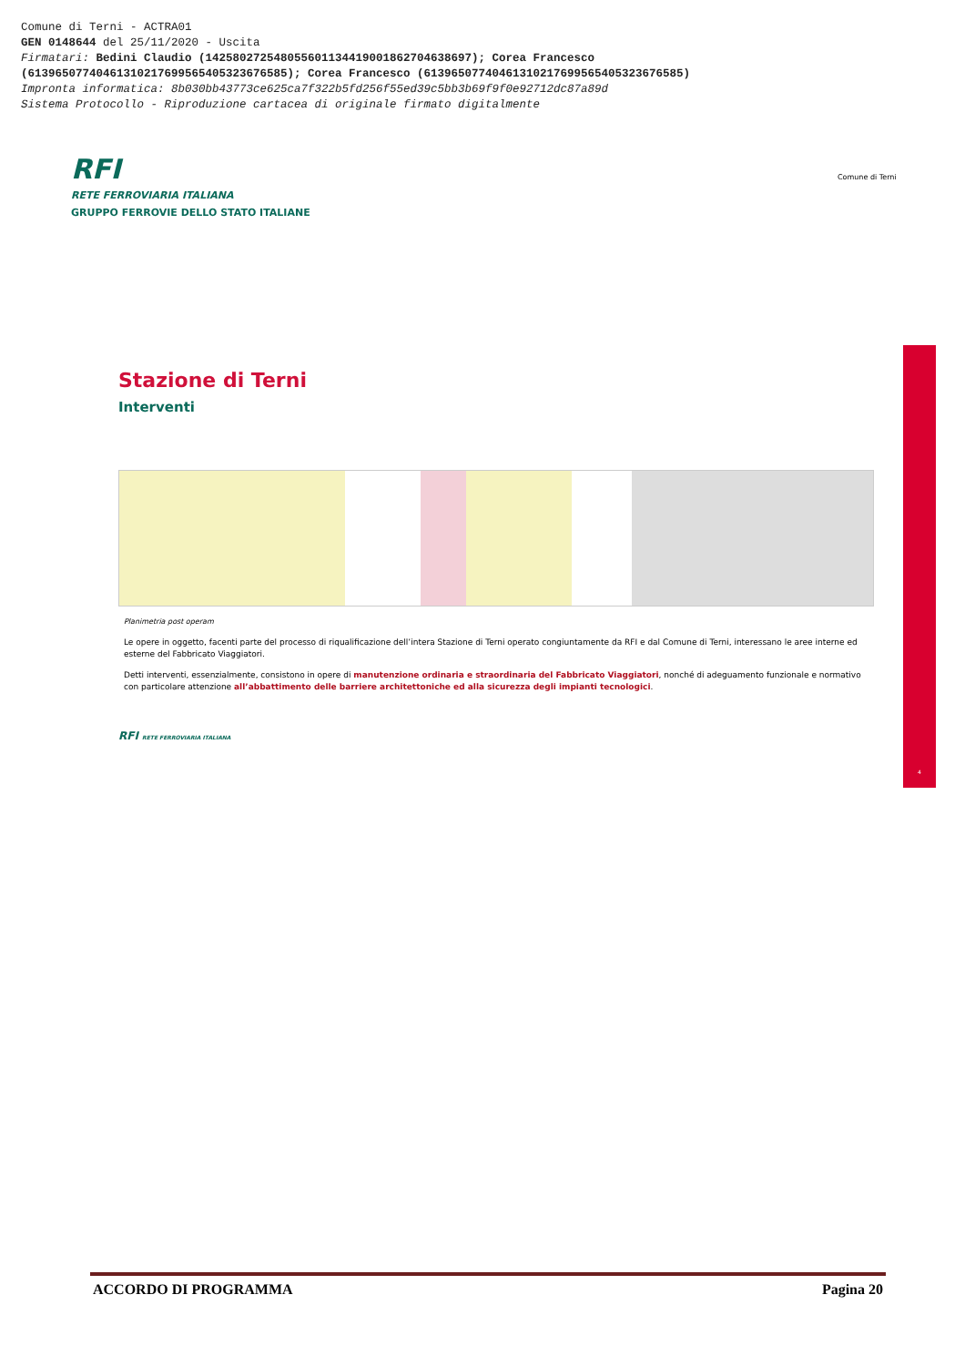Comune di Terni - ACTRA01
GEN 0148644 del 25/11/2020 - Uscita
Firmatari: Bedini Claudio (142580272548055601134419001862704638697); Corea Francesco
(61396507740461310217699565405323676585); Corea Francesco (61396507740461310217699565405323676585)
Impronta informatica: 8b030bb43773ce625ca7f322b5fd256f55ed39c5bb3b69f9f0e92712dc87a89d
Sistema Protocollo - Riproduzione cartacea di originale firmato digitalmente
RFI
RETE FERROVIARIA ITALIANA
GRUPPO FERROVIE DELLO STATO ITALIANE
Comune di Terni
Stazione di Terni
Interventi
Planimetria post operam
Le opere in oggetto, facenti parte del processo di riqualificazione dell’intera Stazione di Terni operato congiuntamente da RFI e dal Comune di Terni, interessano le aree interne ed esterne del Fabbricato Viaggiatori.
Detti interventi, essenzialmente, consistono in opere di manutenzione ordinaria e straordinaria del Fabbricato Viaggiatori, nonché di adeguamento funzionale e normativo con particolare attenzione all’abbattimento delle barriere architettoniche ed alla sicurezza degli impianti tecnologici.
RFI RETE FERROVIARIA ITALIANA
4
ACCORDO DI PROGRAMMA Pagina 20